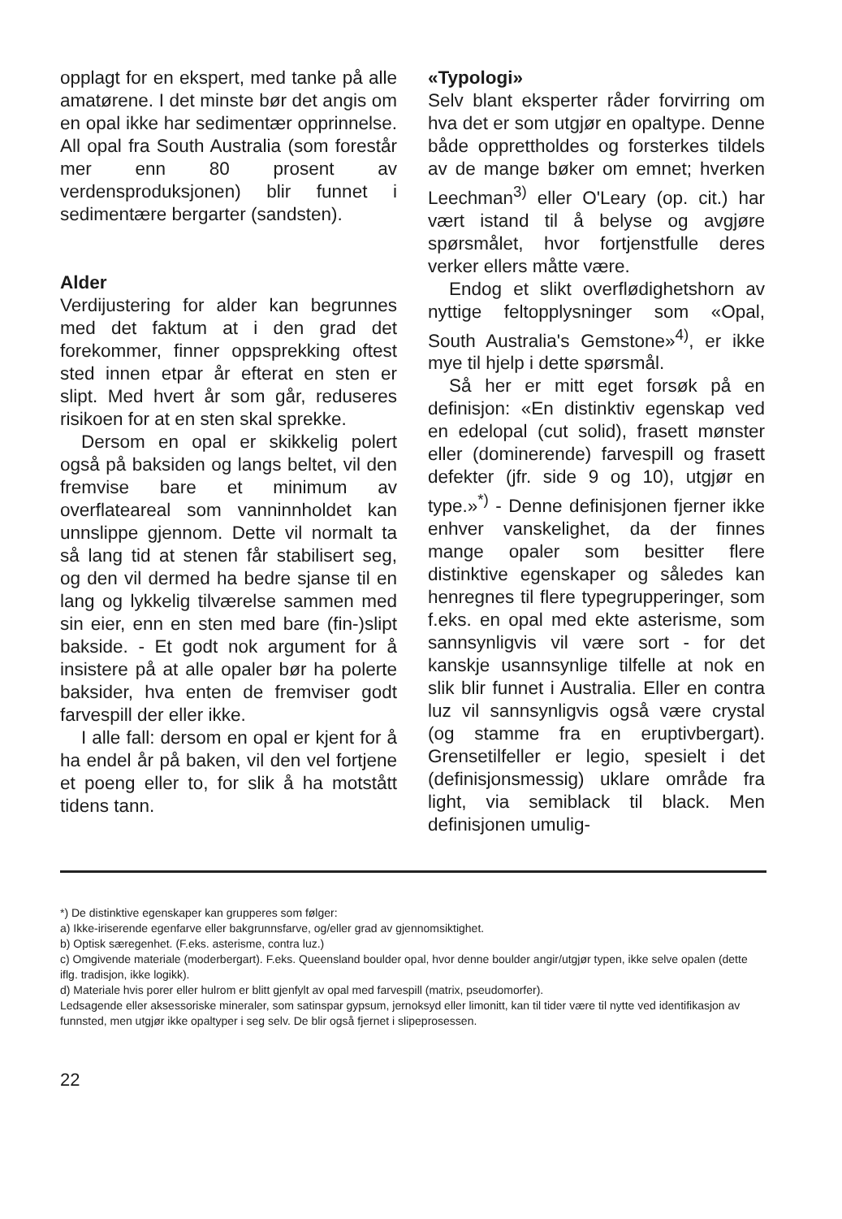opplagt for en ekspert, med tanke på alle amatørene. I det minste bør det angis om en opal ikke har sedimentær opprinnelse. All opal fra South Australia (som forestår mer enn 80 prosent av verdensproduksjonen) blir funnet i sedimentære bergarter (sandsten).
Alder
Verdijustering for alder kan begrunnes med det faktum at i den grad det forekommer, finner oppsprekking oftest sted innen etpar år efterat en sten er slipt. Med hvert år som går, reduseres risikoen for at en sten skal sprekke.
Dersom en opal er skikkelig polert også på baksiden og langs beltet, vil den fremvise bare et minimum av overflateareal som vanninnholdet kan unnslippe gjennom. Dette vil normalt ta så lang tid at stenen får stabilisert seg, og den vil dermed ha bedre sjanse til en lang og lykkelig tilværelse sammen med sin eier, enn en sten med bare (fin-)slipt bakside. - Et godt nok argument for å insistere på at alle opaler bør ha polerte baksider, hva enten de fremviser godt farvespill der eller ikke.
I alle fall: dersom en opal er kjent for å ha endel år på baken, vil den vel fortjene et poeng eller to, for slik å ha motstått tidens tann.
«Typologi»
Selv blant eksperter råder forvirring om hva det er som utgjør en opaltype. Denne både opprettholdes og forsterkes tildels av de mange bøker om emnet; hverken Leechman<sup>3)</sup> eller O'Leary (op. cit.) har vært istand til å belyse og avgjøre spørsmålet, hvor fortjenstfulle deres verker ellers måtte være.
Endog et slikt overflødighetshorn av nyttige feltopplysninger som «Opal, South Australia's Gemstone»<sup>4)</sup>, er ikke mye til hjelp i dette spørsmål.
Så her er mitt eget forsøk på en definisjon: «En distinktiv egenskap ved en edelopal (cut solid), frasett mønster eller (dominerende) farvespill og frasett defekter (jfr. side 9 og 10), utgjør en type.»<sup>*)</sup> - Denne definisjonen fjerner ikke enhver vanskelighet, da der finnes mange opaler som besitter flere distinktive egenskaper og således kan henregnes til flere typegrupperinger, som f.eks. en opal med ekte asterisme, som sannsynligvis vil være sort - for det kanskje usannsynlige tilfelle at nok en slik blir funnet i Australia. Eller en contra luz vil sannsynligvis også være crystal (og stamme fra en eruptivbergart). Grensetilfeller er legio, spesielt i det (definisjonsmessig) uklare område fra light, via semiblack til black. Men definisjonen umulig-
*) De distinktive egenskaper kan grupperes som følger:
a) Ikke-iriserende egenfarve eller bakgrunnsfarve, og/eller grad av gjennomsiktighet.
b) Optisk særegenhet. (F.eks. asterisme, contra luz.)
c) Omgivende materiale (moderbergart). F.eks. Queensland boulder opal, hvor denne boulder angir/utgjør typen, ikke selve opalen (dette iflg. tradisjon, ikke logikk).
d) Materiale hvis porer eller hulrom er blitt gjenfylt av opal med farvespill (matrix, pseudomorfer).
Ledsagende eller aksessoriske mineraler, som satinspar gypsum, jernoksyd eller limonitt, kan til tider være til nytte ved identifikasjon av funnsted, men utgjør ikke opaltyper i seg selv. De blir også fjernet i slipeprosessen.
22